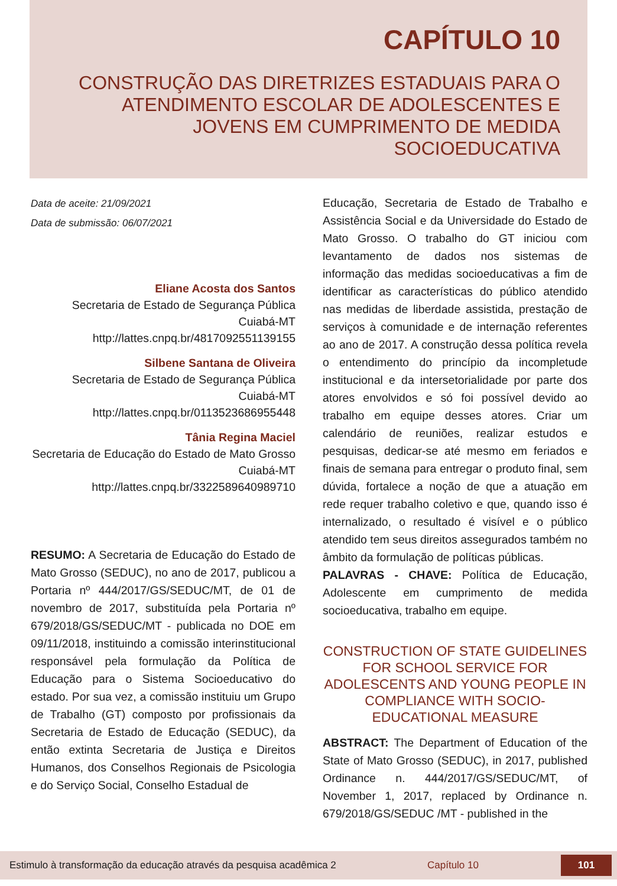CAPÍTULO 10
CONSTRUÇÃO DAS DIRETRIZES ESTADUAIS PARA O ATENDIMENTO ESCOLAR DE ADOLESCENTES E JOVENS EM CUMPRIMENTO DE MEDIDA SOCIOEDUCATIVA
Data de aceite: 21/09/2021
Data de submissão: 06/07/2021
Eliane Acosta dos Santos
Secretaria de Estado de Segurança Pública
Cuiabá-MT
http://lattes.cnpq.br/4817092551139155
Silbene Santana de Oliveira
Secretaria de Estado de Segurança Pública
Cuiabá-MT
http://lattes.cnpq.br/0113523686955448
Tânia Regina Maciel
Secretaria de Educação do Estado de Mato Grosso
Cuiabá-MT
http://lattes.cnpq.br/3322589640989710
RESUMO: A Secretaria de Educação do Estado de Mato Grosso (SEDUC), no ano de 2017, publicou a Portaria nº 444/2017/GS/SEDUC/MT, de 01 de novembro de 2017, substituída pela Portaria nº 679/2018/GS/SEDUC/MT - publicada no DOE em 09/11/2018, instituindo a comissão interinstitucional responsável pela formulação da Política de Educação para o Sistema Socioeducativo do estado. Por sua vez, a comissão instituiu um Grupo de Trabalho (GT) composto por profissionais da Secretaria de Estado de Educação (SEDUC), da então extinta Secretaria de Justiça e Direitos Humanos, dos Conselhos Regionais de Psicologia e do Serviço Social, Conselho Estadual de
Educação, Secretaria de Estado de Trabalho e Assistência Social e da Universidade do Estado de Mato Grosso. O trabalho do GT iniciou com levantamento de dados nos sistemas de informação das medidas socioeducativas a fim de identificar as características do público atendido nas medidas de liberdade assistida, prestação de serviços à comunidade e de internação referentes ao ano de 2017. A construção dessa política revela o entendimento do princípio da incompletude institucional e da intersetorialidade por parte dos atores envolvidos e só foi possível devido ao trabalho em equipe desses atores. Criar um calendário de reuniões, realizar estudos e pesquisas, dedicar-se até mesmo em feriados e finais de semana para entregar o produto final, sem dúvida, fortalece a noção de que a atuação em rede requer trabalho coletivo e que, quando isso é internalizado, o resultado é visível e o público atendido tem seus direitos assegurados também no âmbito da formulação de políticas públicas.
PALAVRAS - CHAVE: Política de Educação, Adolescente em cumprimento de medida socioeducativa, trabalho em equipe.
CONSTRUCTION OF STATE GUIDELINES FOR SCHOOL SERVICE FOR ADOLESCENTS AND YOUNG PEOPLE IN COMPLIANCE WITH SOCIO-EDUCATIONAL MEASURE
ABSTRACT: The Department of Education of the State of Mato Grosso (SEDUC), in 2017, published Ordinance n. 444/2017/GS/SEDUC/MT, of November 1, 2017, replaced by Ordinance n. 679/2018/GS/SEDUC /MT - published in the
Estimulo à transformação da educação através da pesquisa acadêmica 2 Capítulo 10 101